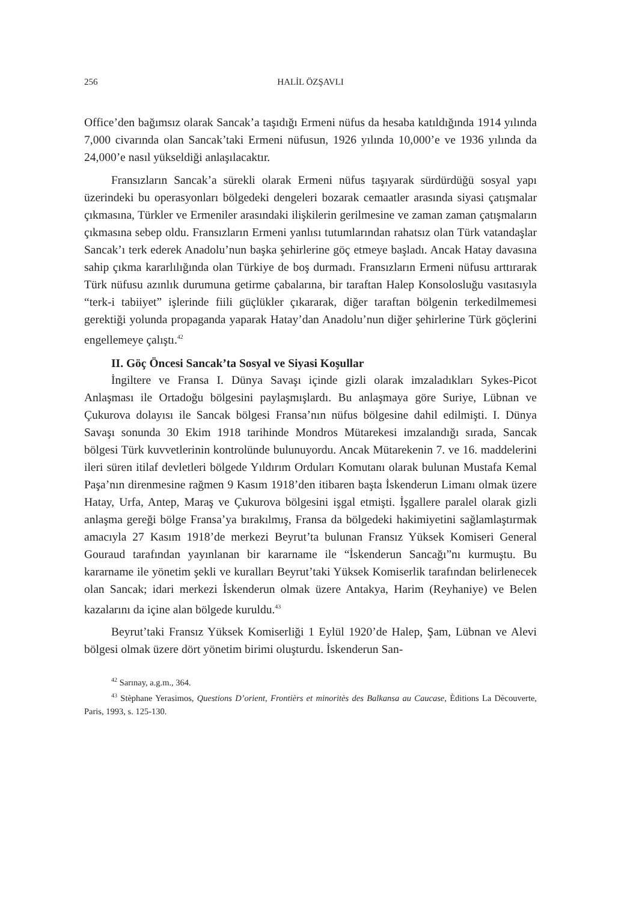256 HALİL ÖZŞAVLI
Office’den bağımsız olarak Sancak’a taşıdığı Ermeni nüfus da hesaba katıldığında 1914 yılında 7,000 civarında olan Sancak’taki Ermeni nüfusun, 1926 yılında 10,000’e ve 1936 yılında da 24,000’e nasıl yükseldiği anlaşılacaktır.
Fransızların Sancak’a sürekli olarak Ermeni nüfus taşıyarak sürdürdüğü sosyal yapı üzerindeki bu operasyonları bölgedeki dengeleri bozarak cemaatler arasında siyasi çatışmalar çıkmasına, Türkler ve Ermeniler arasındaki ilişkilerin gerilmesine ve zaman zaman çatışmaların çıkmasına sebep oldu. Fransızların Ermeni yanlısı tutumlarından rahatsız olan Türk vatandaşlar Sancak’ı terk ederek Anadolu’nun başka şehirlerine göç etmeye başladı. Ancak Hatay davasına sahip çıkma kararlılığında olan Türkiye de boş durmadı. Fransızların Ermeni nüfusu arttırarak Türk nüfusu azınlık durumuna getirme çabalarına, bir taraftan Halep Konsolosluğu vasıtasıyla “terk-i tabiiyet” işlerinde fiili güçlükler çıkararak, diğer taraftan bölgenin terkedilmemesi gerektiği yolunda propaganda yaparak Hatay’dan Anadolu’nun diğer şehirlerine Türk göçlerini engellemeye çalıştı.<sup>42</sup>
II. Göç Öncesi Sancak’ta Sosyal ve Siyasi Koşullar
İngiltere ve Fransa I. Dünya Savaşı içinde gizli olarak imzaladıkları Sykes-Picot Anlaşması ile Ortadoğu bölgesini paylaşmışlardı. Bu anlaşmaya göre Suriye, Lübnan ve Çukurova dolayısı ile Sancak bölgesi Fransa’nın nüfus bölgesine dahil edilmişti. I. Dünya Savaşı sonunda 30 Ekim 1918 tarihinde Mondros Mütarekesi imzalandığı sırada, Sancak bölgesi Türk kuvvetlerinin kontrolünde bulunuyordu. Ancak Mütarekenin 7. ve 16. maddelerini ileri süren itilaf devletleri bölgede Yıldırım Orduları Komutanı olarak bulunan Mustafa Kemal Paşa’nın direnmesine rağmen 9 Kasım 1918’den itibaren başta İskenderun Limanı olmak üzere Hatay, Urfa, Antep, Maraş ve Çukurova bölgesini işgal etmişti. İşgallere paralel olarak gizli anlaşma gereği bölge Fransa’ya bırakılmış, Fransa da bölgedeki hakimiyetini sağlamlaştırmak amacıyla 27 Kasım 1918’de merkezi Beyrut’ta bulunan Fransız Yüksek Komiseri General Gouraud tarafından yayınlanan bir kararname ile “İskenderun Sancağı”nı kurmuştu. Bu kararname ile yönetim şekli ve kuralları Beyrut’taki Yüksek Komiserlik tarafından belirlenecek olan Sancak; idari merkezi İskenderun olmak üzere Antakya, Harim (Reyhaniye) ve Belen kazalarını da içine alan bölgede kuruldu.<sup>43</sup>
Beyrut’taki Fransız Yüksek Komiserliği 1 Eylül 1920’de Halep, Şam, Lübnan ve Alevi bölgesi olmak üzere dört yönetim birimi oluşturdu. İskenderun San-
<sup>42</sup> Sarınay, a.g.m., 364.
<sup>43</sup> Stèphane Yerasimos, Questions D’orient, Frontièrs et minoritès des Balkansa au Caucase, Èditions La Dècouverte, Paris, 1993, s. 125-130.